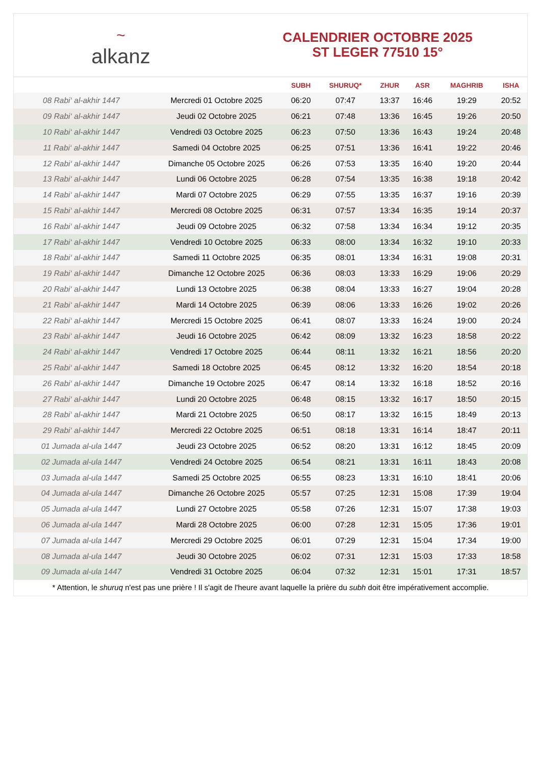~
alkanz
CALENDRIER OCTOBRE 2025
ST LEGER 77510 15°
| | | SUBH | SHURUQ* | ZHUR | ASR | MAGHRIB | ISHA |
| --- | --- | --- | --- | --- | --- | --- | --- |
| 08 Rabi‘ al-akhir 1447 | Mercredi 01 Octobre 2025 | 06:20 | 07:47 | 13:37 | 16:46 | 19:29 | 20:52 |
| 09 Rabi‘ al-akhir 1447 | Jeudi 02 Octobre 2025 | 06:21 | 07:48 | 13:36 | 16:45 | 19:26 | 20:50 |
| 10 Rabi‘ al-akhir 1447 | Vendredi 03 Octobre 2025 | 06:23 | 07:50 | 13:36 | 16:43 | 19:24 | 20:48 |
| 11 Rabi‘ al-akhir 1447 | Samedi 04 Octobre 2025 | 06:25 | 07:51 | 13:36 | 16:41 | 19:22 | 20:46 |
| 12 Rabi‘ al-akhir 1447 | Dimanche 05 Octobre 2025 | 06:26 | 07:53 | 13:35 | 16:40 | 19:20 | 20:44 |
| 13 Rabi‘ al-akhir 1447 | Lundi 06 Octobre 2025 | 06:28 | 07:54 | 13:35 | 16:38 | 19:18 | 20:42 |
| 14 Rabi‘ al-akhir 1447 | Mardi 07 Octobre 2025 | 06:29 | 07:55 | 13:35 | 16:37 | 19:16 | 20:39 |
| 15 Rabi‘ al-akhir 1447 | Mercredi 08 Octobre 2025 | 06:31 | 07:57 | 13:34 | 16:35 | 19:14 | 20:37 |
| 16 Rabi‘ al-akhir 1447 | Jeudi 09 Octobre 2025 | 06:32 | 07:58 | 13:34 | 16:34 | 19:12 | 20:35 |
| 17 Rabi‘ al-akhir 1447 | Vendredi 10 Octobre 2025 | 06:33 | 08:00 | 13:34 | 16:32 | 19:10 | 20:33 |
| 18 Rabi‘ al-akhir 1447 | Samedi 11 Octobre 2025 | 06:35 | 08:01 | 13:34 | 16:31 | 19:08 | 20:31 |
| 19 Rabi‘ al-akhir 1447 | Dimanche 12 Octobre 2025 | 06:36 | 08:03 | 13:33 | 16:29 | 19:06 | 20:29 |
| 20 Rabi‘ al-akhir 1447 | Lundi 13 Octobre 2025 | 06:38 | 08:04 | 13:33 | 16:27 | 19:04 | 20:28 |
| 21 Rabi‘ al-akhir 1447 | Mardi 14 Octobre 2025 | 06:39 | 08:06 | 13:33 | 16:26 | 19:02 | 20:26 |
| 22 Rabi‘ al-akhir 1447 | Mercredi 15 Octobre 2025 | 06:41 | 08:07 | 13:33 | 16:24 | 19:00 | 20:24 |
| 23 Rabi‘ al-akhir 1447 | Jeudi 16 Octobre 2025 | 06:42 | 08:09 | 13:32 | 16:23 | 18:58 | 20:22 |
| 24 Rabi‘ al-akhir 1447 | Vendredi 17 Octobre 2025 | 06:44 | 08:11 | 13:32 | 16:21 | 18:56 | 20:20 |
| 25 Rabi‘ al-akhir 1447 | Samedi 18 Octobre 2025 | 06:45 | 08:12 | 13:32 | 16:20 | 18:54 | 20:18 |
| 26 Rabi‘ al-akhir 1447 | Dimanche 19 Octobre 2025 | 06:47 | 08:14 | 13:32 | 16:18 | 18:52 | 20:16 |
| 27 Rabi‘ al-akhir 1447 | Lundi 20 Octobre 2025 | 06:48 | 08:15 | 13:32 | 16:17 | 18:50 | 20:15 |
| 28 Rabi‘ al-akhir 1447 | Mardi 21 Octobre 2025 | 06:50 | 08:17 | 13:32 | 16:15 | 18:49 | 20:13 |
| 29 Rabi‘ al-akhir 1447 | Mercredi 22 Octobre 2025 | 06:51 | 08:18 | 13:31 | 16:14 | 18:47 | 20:11 |
| 01 Jumada al-ula 1447 | Jeudi 23 Octobre 2025 | 06:52 | 08:20 | 13:31 | 16:12 | 18:45 | 20:09 |
| 02 Jumada al-ula 1447 | Vendredi 24 Octobre 2025 | 06:54 | 08:21 | 13:31 | 16:11 | 18:43 | 20:08 |
| 03 Jumada al-ula 1447 | Samedi 25 Octobre 2025 | 06:55 | 08:23 | 13:31 | 16:10 | 18:41 | 20:06 |
| 04 Jumada al-ula 1447 | Dimanche 26 Octobre 2025 | 05:57 | 07:25 | 12:31 | 15:08 | 17:39 | 19:04 |
| 05 Jumada al-ula 1447 | Lundi 27 Octobre 2025 | 05:58 | 07:26 | 12:31 | 15:07 | 17:38 | 19:03 |
| 06 Jumada al-ula 1447 | Mardi 28 Octobre 2025 | 06:00 | 07:28 | 12:31 | 15:05 | 17:36 | 19:01 |
| 07 Jumada al-ula 1447 | Mercredi 29 Octobre 2025 | 06:01 | 07:29 | 12:31 | 15:04 | 17:34 | 19:00 |
| 08 Jumada al-ula 1447 | Jeudi 30 Octobre 2025 | 06:02 | 07:31 | 12:31 | 15:03 | 17:33 | 18:58 |
| 09 Jumada al-ula 1447 | Vendredi 31 Octobre 2025 | 06:04 | 07:32 | 12:31 | 15:01 | 17:31 | 18:57 |
* Attention, le shuruq n'est pas une prière ! Il s'agit de l'heure avant laquelle la prière du subh doit être impérativement accomplie.